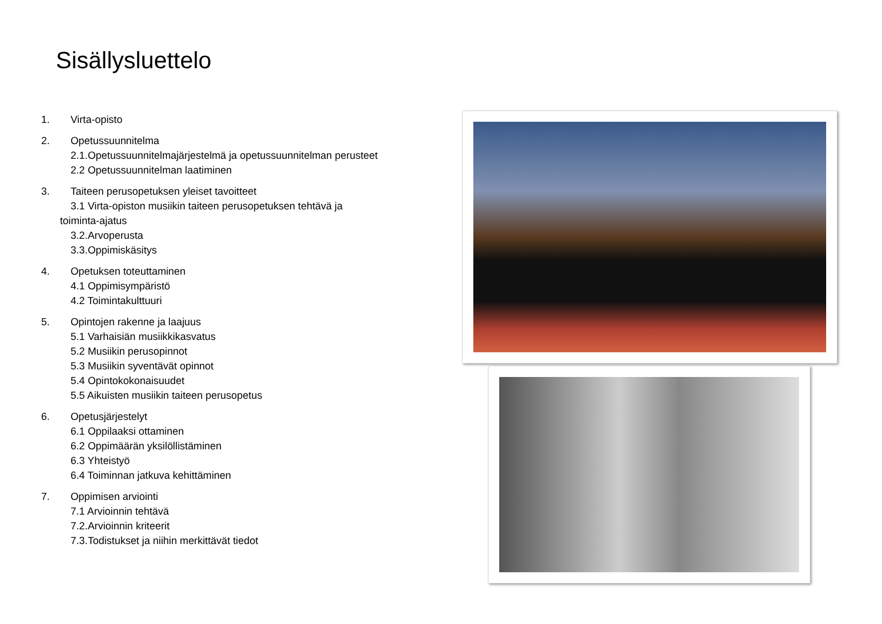Sisällysluettelo
1. Virta-opisto
2. Opetussuunnitelma
2.1.Opetussuunnitelmajärjestelmä ja opetussuunnitelman perusteet
2.2 Opetussuunnitelman laatiminen
3. Taiteen perusopetuksen yleiset tavoitteet
3.1 Virta-opiston musiikin taiteen perusopetuksen tehtävä ja
toiminta-ajatus
3.2.Arvoperusta
3.3.Oppimiskäsitys
4. Opetuksen toteuttaminen
4.1 Oppimisympäristö
4.2 Toimintakulttuuri
5. Opintojen rakenne ja laajuus
5.1 Varhaisiän musiikkikasvatus
5.2 Musiikin perusopinnot
5.3 Musiikin syventävät opinnot
5.4 Opintokokonaisuudet
5.5 Aikuisten musiikin taiteen perusopetus
6. Opetusjärjestelyt
6.1 Oppilaaksi ottaminen
6.2 Oppimäärän yksilöllistäminen
6.3 Yhteistyö
6.4 Toiminnan jatkuva kehittäminen
7. Oppimisen arviointi
7.1 Arvioinnin tehtävä
7.2.Arvioinnin kriteerit
7.3.Todistukset ja niihin merkittävät tiedot